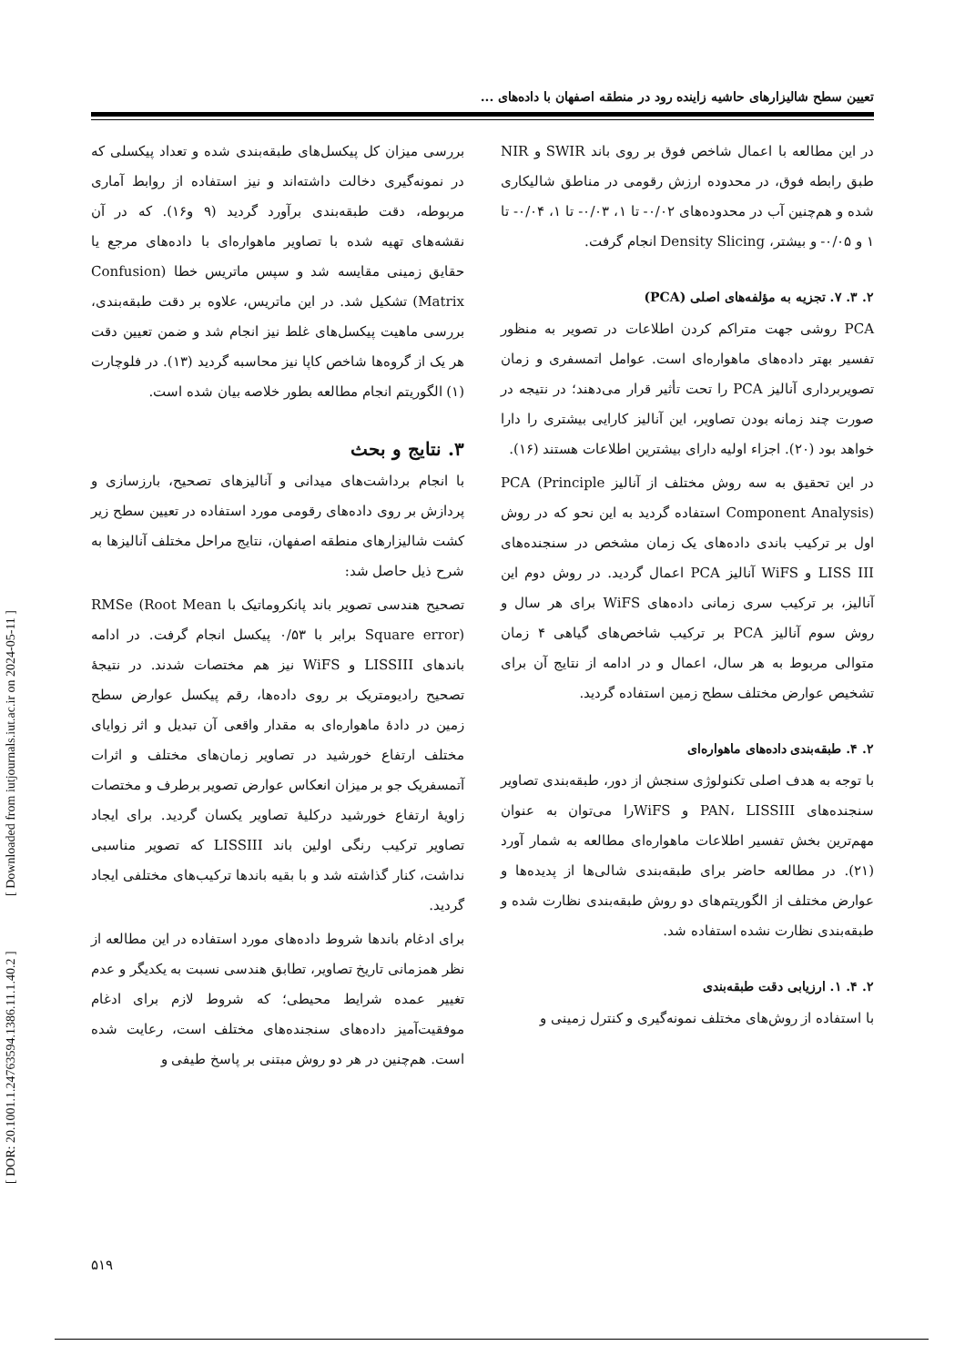[ DOR: 20.1001.1.24763594.1386.11.1.40.2 ] [ Downloaded from iutjournals.iut.ac.ir on 2024-05-11 ]
تعیین سطح شالیزارهای حاشیه زاینده رود در منطقه اصفهان با داده‌های ...
در این مطالعه با اعمال شاخص فوق بر روی باند SWIR و NIR طبق رابطه فوق، در محدوده ارزش رقومی در مناطق شالیکاری شده و هم‌چنین آب در محدوده‌های ۰/۰۲- تا ۱، ۰/۰۳- تا ۱، ۰/۰۴- تا ۱ و ۰/۰۵- و بیشتر، Density Slicing انجام گرفت.
۲. ۳. ۷. تجزیه به مؤلفه‌های اصلی (PCA)
PCA روشی جهت متراکم کردن اطلاعات در تصویر به منظور تفسیر بهتر داده‌های ماهواره‌ای است. عوامل اتمسفری و زمان تصویربرداری آنالیز PCA را تحت تأثیر قرار می‌دهند؛ در نتیجه در صورت چند زمانه بودن تصاویر، این آنالیز کارایی بیشتری را دارا خواهد بود (۲۰). اجزاء اولیه دارای بیشترین اطلاعات هستند (۱۶).
در این تحقیق به سه روش مختلف از آنالیز PCA (Principle Component Analysis) استفاده گردید به این نحو که در روش اول بر ترکیب باندی داده‌های یک زمان مشخص در سنجنده‌های LISS III و WiFS آنالیز PCA اعمال گردید. در روش دوم این آنالیز، بر ترکیب سری زمانی داده‌های WiFS برای هر سال و روش سوم آنالیز PCA بر ترکیب شاخص‌های گیاهی ۴ زمان متوالی مربوط به هر سال، اعمال و در ادامه از نتایج آن برای تشخیص عوارض مختلف سطح زمین استفاده گردید.
۲. ۴. طبقه‌بندی داده‌های ماهواره‌ای
با توجه به هدف اصلی تکنولوژی سنجش از دور، طبقه‌بندی تصاویر سنجنده‌های PAN، LISSIII و WiFSرا می‌توان به عنوان مهم‌ترین بخش تفسیر اطلاعات ماهواره‌ای مطالعه به شمار آورد (۲۱). در مطالعه حاضر برای طبقه‌بندی شالی‌ها از پدیده‌ها و عوارض مختلف از الگوریتم‌های دو روش طبقه‌بندی نظارت شده و طبقه‌بندی نظارت نشده استفاده شد.
۲. ۴. ۱. ارزیابی دقت طبقه‌بندی
با استفاده از روش‌های مختلف نمونه‌گیری و کنترل زمینی و
بررسی میزان کل پیکسل‌های طبقه‌بندی شده و تعداد پیکسلی که در نمونه‌گیری دخالت داشته‌اند و نیز استفاده از روابط آماری مربوطه، دقت طبقه‌بندی برآورد گردید (۹ و۱۶). که در آن نقشه‌های تهیه شده با تصاویر ماهواره‌ای با داده‌های مرجع یا حقایق زمینی مقایسه شد و سپس ماتریس خطا (Confusion Matrix) تشکیل شد. در این ماتریس، علاوه بر دقت طبقه‌بندی، بررسی ماهیت پیکسل‌های غلط نیز انجام شد و ضمن تعیین دقت هر یک از گروه‌ها شاخص کاپا نیز محاسبه گردید (۱۳). در فلوچارت (۱) الگوریتم انجام مطالعه بطور خلاصه بیان شده است.
۳. نتایج و بحث
با انجام برداشت‌های میدانی و آنالیزهای تصحیح، بارزسازی و پردازش بر روی داده‌های رقومی مورد استفاده در تعیین سطح زیر کشت شالیزارهای منطقه اصفهان، نتایج مراحل مختلف آنالیزها به شرح ذیل حاصل شد:
تصحیح هندسی تصویر باند پانکروماتیک با RMSe (Root Mean Square error) برابر با ۰/۵۳ پیکسل انجام گرفت. در ادامه باندهای LISSIII و WiFS نیز هم مختصات شدند. در نتیجهٔ تصحیح رادیومتریک بر روی داده‌ها، رقم پیکسل عوارض سطح زمین در دادهٔ ماهواره‌ای به مقدار واقعی آن تبدیل و اثر زوایای مختلف ارتفاع خورشید در تصاویر زمان‌های مختلف و اثرات آتمسفریک جو بر میزان انعکاس عوارض تصویر برطرف و مختصات زاویهٔ ارتفاع خورشید درکلیهٔ تصاویر یکسان گردید. برای ایجاد تصاویر ترکیب رنگی اولین باند LISSIII که تصویر مناسبی نداشت، کنار گذاشته شد و با بقیه باندها ترکیب‌های مختلفی ایجاد گردید.
برای ادغام باندها شروط داده‌های مورد استفاده در این مطالعه از نظر همزمانی تاریخ تصاویر، تطابق هندسی نسبت به یکدیگر و عدم تغییر عمده شرایط محیطی؛ که شروط لازم برای ادغام موفقیت‌آمیز داده‌های سنجنده‌های مختلف است، رعایت شده است. هم‌چنین در هر دو روش مبتنی بر پاسخ طیفی و
۵۱۹